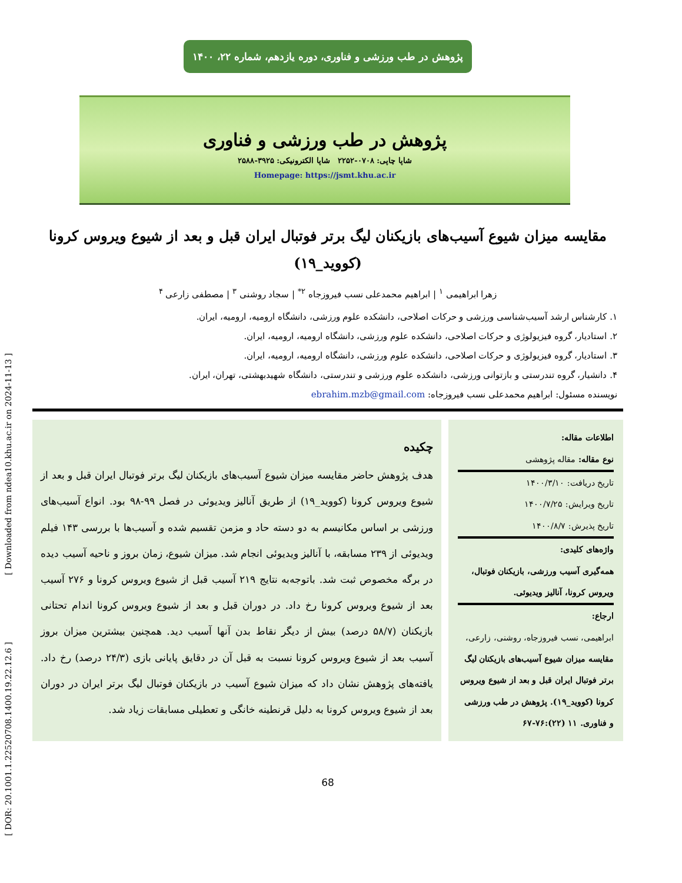[ DOR: 20.1001.1.22520708.1400.19.22.12.6 ] [ Downloaded from ndea10.khu.ac.ir on 2024-11-13 ]
پژوهش در طب ورزشی و فناوری، دوره یازدهم، شماره ۲۲، ۱۴۰۰
پژوهش در طب ورزشی و فناوری
شاپا چاپی: ۰۷۰۸-۲۲۵۲ شاپا الکترونیکی: ۳۹۲۵-۲۵۸۸
Homepage: https://jsmt.khu.ac.ir
مقایسه میزان شیوع آسیب‌های بازیکنان لیگ برتر فوتبال ایران قبل و بعد از شیوع ویروس کرونا
(کووید_۱۹)
زهرا ابراهیمی <sup>۱</sup> | ابراهیم محمدعلی نسب فیروزجاه <sup>۲*</sup> | سجاد روشنی <sup>۳</sup> | مصطفی زارعی <sup>۴</sup>
۱. کارشناس ارشد آسیب‌شناسی ورزشی و حرکات اصلاحی، دانشکده علوم ورزشی، دانشگاه ارومیه، ارومیه، ایران.
۲. استادیار، گروه فیزیولوژی و حرکات اصلاحی، دانشکده علوم ورزشی، دانشگاه ارومیه، ارومیه، ایران.
۳. استادیار، گروه فیزیولوژی و حرکات اصلاحی، دانشکده علوم ورزشی، دانشگاه ارومیه، ارومیه، ایران.
۴. دانشیار، گروه تندرستی و بازتوانی ورزشی، دانشکده علوم ورزشی و تندرستی، دانشگاه شهیدبهشتی، تهران، ایران.
نویسنده مسئول: ابراهیم محمدعلی نسب فیروزجاه: ebrahim.mzb@gmail.com
اطلاعات مقاله:
نوع مقاله: مقاله پژوهشی
تاریخ دریافت: ۱۴۰۰/۳/۱۰
تاریخ ویرایش: ۱۴۰۰/۷/۲۵
تاریخ پذیرش: ۱۴۰۰/۸/۷
واژه‌های کلیدی:
همه‌گیری آسیب ورزشی، بازیکنان فوتبال، ویروس کرونا، آنالیز ویدیوئی.
ارجاع:
ابراهیمی، نسب فیروزجاه، روشنی، زارعی، مقایسه میزان شیوع آسیب‌های بازیکنان لیگ برتر فوتبال ایران قبل و بعد از شیوع ویروس کرونا (کووید_۱۹). پژوهش در طب ورزشی و فناوری. ۱۱ (۲۲):۷۶-۶۷
چکیده
هدف پژوهش حاضر مقایسه میزان شیوع آسیب‌های بازیکنان لیگ برتر فوتبال ایران قبل و بعد از شیوع ویروس کرونا (کووید_۱۹) از طریق آنالیز ویدیوئی در فصل ۹۹-۹۸ بود. انواع آسیب‌های ورزشی بر اساس مکانیسم به دو دسته حاد و مزمن تقسیم شده و آسیب‌ها با بررسی ۱۴۳ فیلم ویدیوئی از ۲۳۹ مسابقه، با آنالیز ویدیوئی انجام شد. میزان شیوع، زمان بروز و ناحیه آسیب دیده در برگه مخصوص ثبت شد. باتوجه‌به نتایج ۲۱۹ آسیب قبل از شیوع ویروس کرونا و ۲۷۶ آسیب بعد از شیوع ویروس کرونا رخ داد. در دوران قبل و بعد از شیوع ویروس کرونا اندام تحتانی بازیکنان (۵۸/۷ درصد) بیش از دیگر نقاط بدن آنها آسیب دید. همچنین بیشترین میزان بروز آسیب بعد از شیوع ویروس کرونا نسبت به قبل آن در دقایق پایانی بازی (۲۴/۳ درصد) رخ داد. یافته‌های پژوهش نشان داد که میزان شیوع آسیب در بازیکنان فوتبال لیگ برتر ایران در دوران بعد از شیوع ویروس کرونا به دلیل قرنطینه خانگی و تعطیلی مسابقات زیاد شد.
68